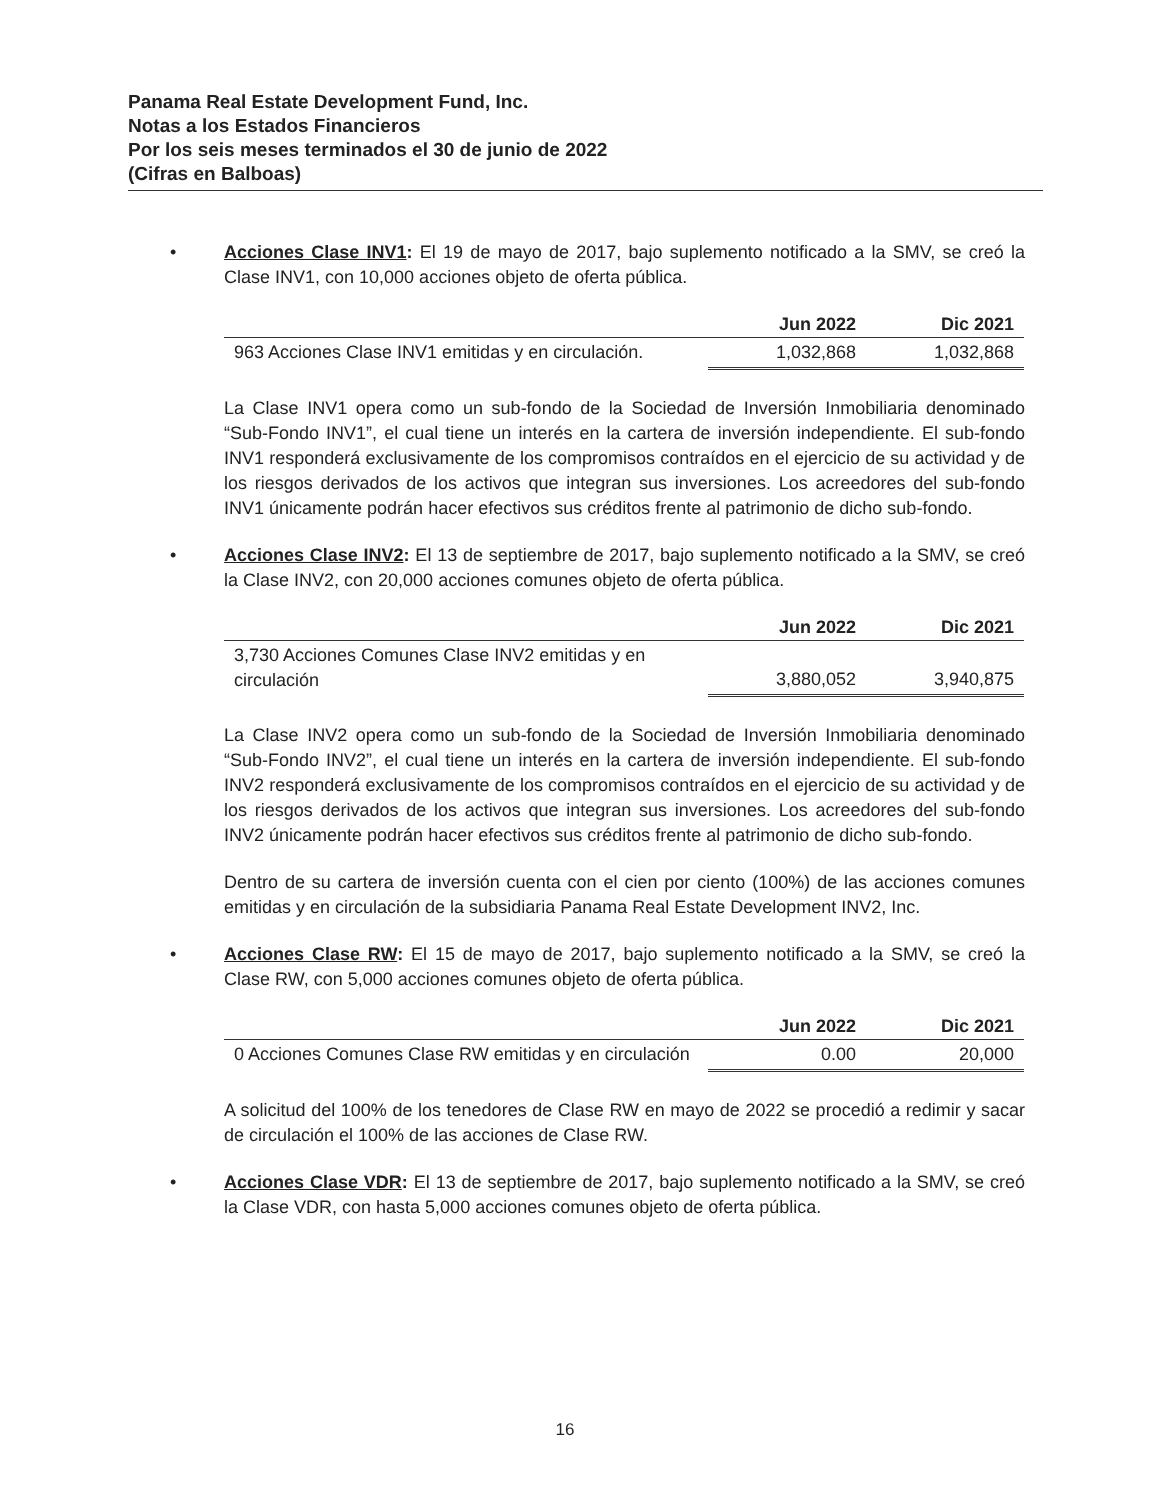Panama Real Estate Development Fund, Inc.
Notas a los Estados Financieros
Por los seis meses terminados el 30 de junio de 2022
(Cifras en Balboas)
• Acciones Clase INV1: El 19 de mayo de 2017, bajo suplemento notificado a la SMV, se creó la Clase INV1, con 10,000 acciones objeto de oferta pública.
| | Jun 2022 | Dic 2021 |
| --- | --- | --- |
| 963 Acciones Clase INV1 emitidas y en circulación. | 1,032,868 | 1,032,868 |
La Clase INV1 opera como un sub-fondo de la Sociedad de Inversión Inmobiliaria denominado “Sub-Fondo INV1”, el cual tiene un interés en la cartera de inversión independiente. El sub-fondo INV1 responderá exclusivamente de los compromisos contraídos en el ejercicio de su actividad y de los riesgos derivados de los activos que integran sus inversiones. Los acreedores del sub-fondo INV1 únicamente podrán hacer efectivos sus créditos frente al patrimonio de dicho sub-fondo.
• Acciones Clase INV2: El 13 de septiembre de 2017, bajo suplemento notificado a la SMV, se creó la Clase INV2, con 20,000 acciones comunes objeto de oferta pública.
| | Jun 2022 | Dic 2021 |
| --- | --- | --- |
| 3,730 Acciones Comunes Clase INV2 emitidas y en circulación | 3,880,052 | 3,940,875 |
La Clase INV2 opera como un sub-fondo de la Sociedad de Inversión Inmobiliaria denominado “Sub-Fondo INV2”, el cual tiene un interés en la cartera de inversión independiente. El sub-fondo INV2 responderá exclusivamente de los compromisos contraídos en el ejercicio de su actividad y de los riesgos derivados de los activos que integran sus inversiones. Los acreedores del sub-fondo INV2 únicamente podrán hacer efectivos sus créditos frente al patrimonio de dicho sub-fondo.
Dentro de su cartera de inversión cuenta con el cien por ciento (100%) de las acciones comunes emitidas y en circulación de la subsidiaria Panama Real Estate Development INV2, Inc.
• Acciones Clase RW: El 15 de mayo de 2017, bajo suplemento notificado a la SMV, se creó la Clase RW, con 5,000 acciones comunes objeto de oferta pública.
| | Jun 2022 | Dic 2021 |
| --- | --- | --- |
| 0 Acciones Comunes Clase RW emitidas y en circulación | 0.00 | 20,000 |
A solicitud del 100% de los tenedores de Clase RW en mayo de 2022 se procedió a redimir y sacar de circulación el 100% de las acciones de Clase RW.
• Acciones Clase VDR: El 13 de septiembre de 2017, bajo suplemento notificado a la SMV, se creó la Clase VDR, con hasta 5,000 acciones comunes objeto de oferta pública.
16